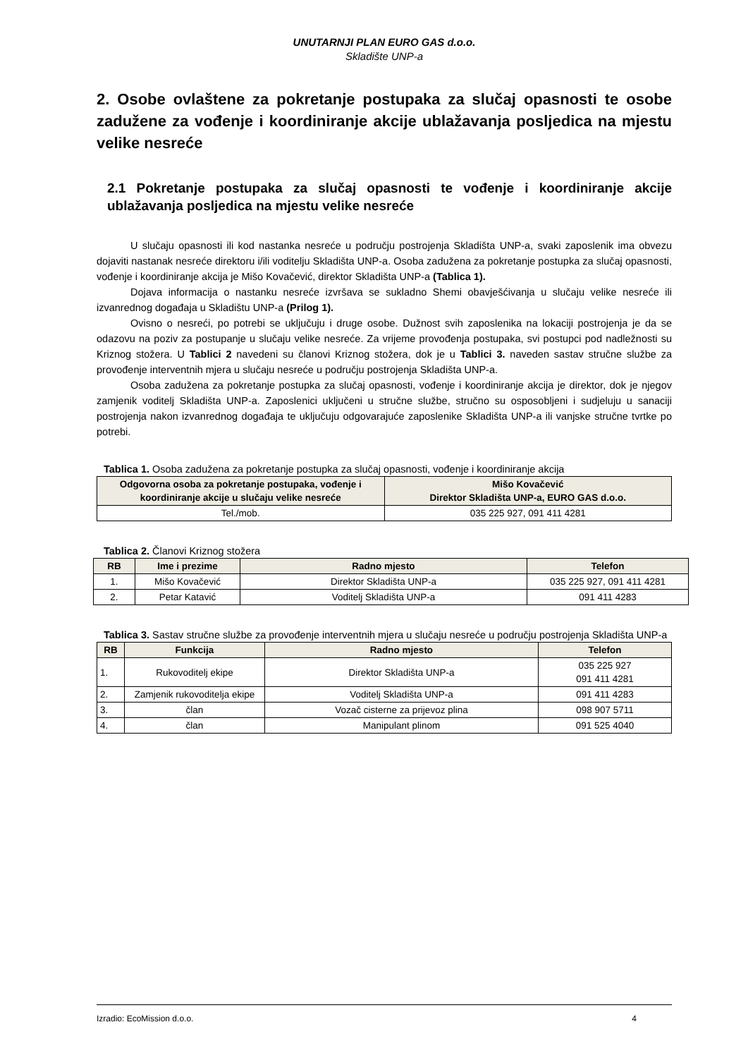UNUTARNJI PLAN EURO GAS d.o.o.
Skladište UNP-a
2. Osobe ovlaštene za pokretanje postupaka za slučaj opasnosti te osobe zadužene za vođenje i koordiniranje akcije ublažavanja posljedica na mjestu velike nesreće
2.1 Pokretanje postupaka za slučaj opasnosti te vođenje i koordiniranje akcije ublažavanja posljedica na mjestu velike nesreće
U slučaju opasnosti ili kod nastanka nesreće u području postrojenja Skladišta UNP-a, svaki zaposlenik ima obvezu dojaviti nastanak nesreće direktoru i/ili voditelju Skladišta UNP-a. Osoba zadužena za pokretanje postupka za slučaj opasnosti, vođenje i koordiniranje akcija je Mišo Kovačević, direktor Skladišta UNP-a (Tablica 1).
Dojava informacija o nastanku nesreće izvršava se sukladno Shemi obavješćivanja u slučaju velike nesreće ili izvanrednog događaja u Skladištu UNP-a (Prilog 1).
Ovisno o nesreći, po potrebi se uključuju i druge osobe. Dužnost svih zaposlenika na lokaciji postrojenja je da se odazovu na poziv za postupanje u slučaju velike nesreće. Za vrijeme provođenja postupaka, svi postupci pod nadležnosti su Kriznog stožera. U Tablici 2 navedeni su članovi Kriznog stožera, dok je u Tablici 3. naveden sastav stručne službe za provođenje interventnih mjera u slučaju nesreće u području postrojenja Skladišta UNP-a.
Osoba zadužena za pokretanje postupka za slučaj opasnosti, vođenje i koordiniranje akcija je direktor, dok je njegov zamjenik voditelj Skladišta UNP-a. Zaposlenici uključeni u stručne službe, stručno su osposobljeni i sudjeluju u sanaciji postrojenja nakon izvanrednog događaja te uključuju odgovarajuće zaposlenike Skladišta UNP-a ili vanjske stručne tvrtke po potrebi.
Tablica 1. Osoba zadužena za pokretanje postupka za slučaj opasnosti, vođenje i koordiniranje akcija
| Odgovorna osoba za pokretanje postupaka, vođenje i koordiniranje akcije u slučaju velike nesreće | Mišo Kovačević Direktor Skladišta UNP-a, EURO GAS d.o.o. |
| --- | --- |
| Tel./mob. | 035 225 927, 091 411 4281 |
Tablica 2. Članovi Kriznog stožera
| RB | Ime i prezime | Radno mjesto | Telefon |
| --- | --- | --- | --- |
| 1. | Mišo Kovačević | Direktor Skladišta UNP-a | 035 225 927, 091 411 4281 |
| 2. | Petar Katavić | Voditelj Skladišta UNP-a | 091 411 4283 |
Tablica 3. Sastav stručne službe za provođenje interventnih mjera u slučaju nesreće u području postrojenja Skladišta UNP-a
| RB | Funkcija | Radno mjesto | Telefon |
| --- | --- | --- | --- |
| 1. | Rukovoditelj ekipe | Direktor Skladišta UNP-a | 035 225 927 091 411 4281 |
| 2. | Zamjenik rukovoditelja ekipe | Voditelj Skladišta UNP-a | 091 411 4283 |
| 3. | član | Vozač cisterne za prijevoz plina | 098 907 5711 |
| 4. | član | Manipulant plinom | 091 525 4040 |
Izradio: EcoMission d.o.o. 4